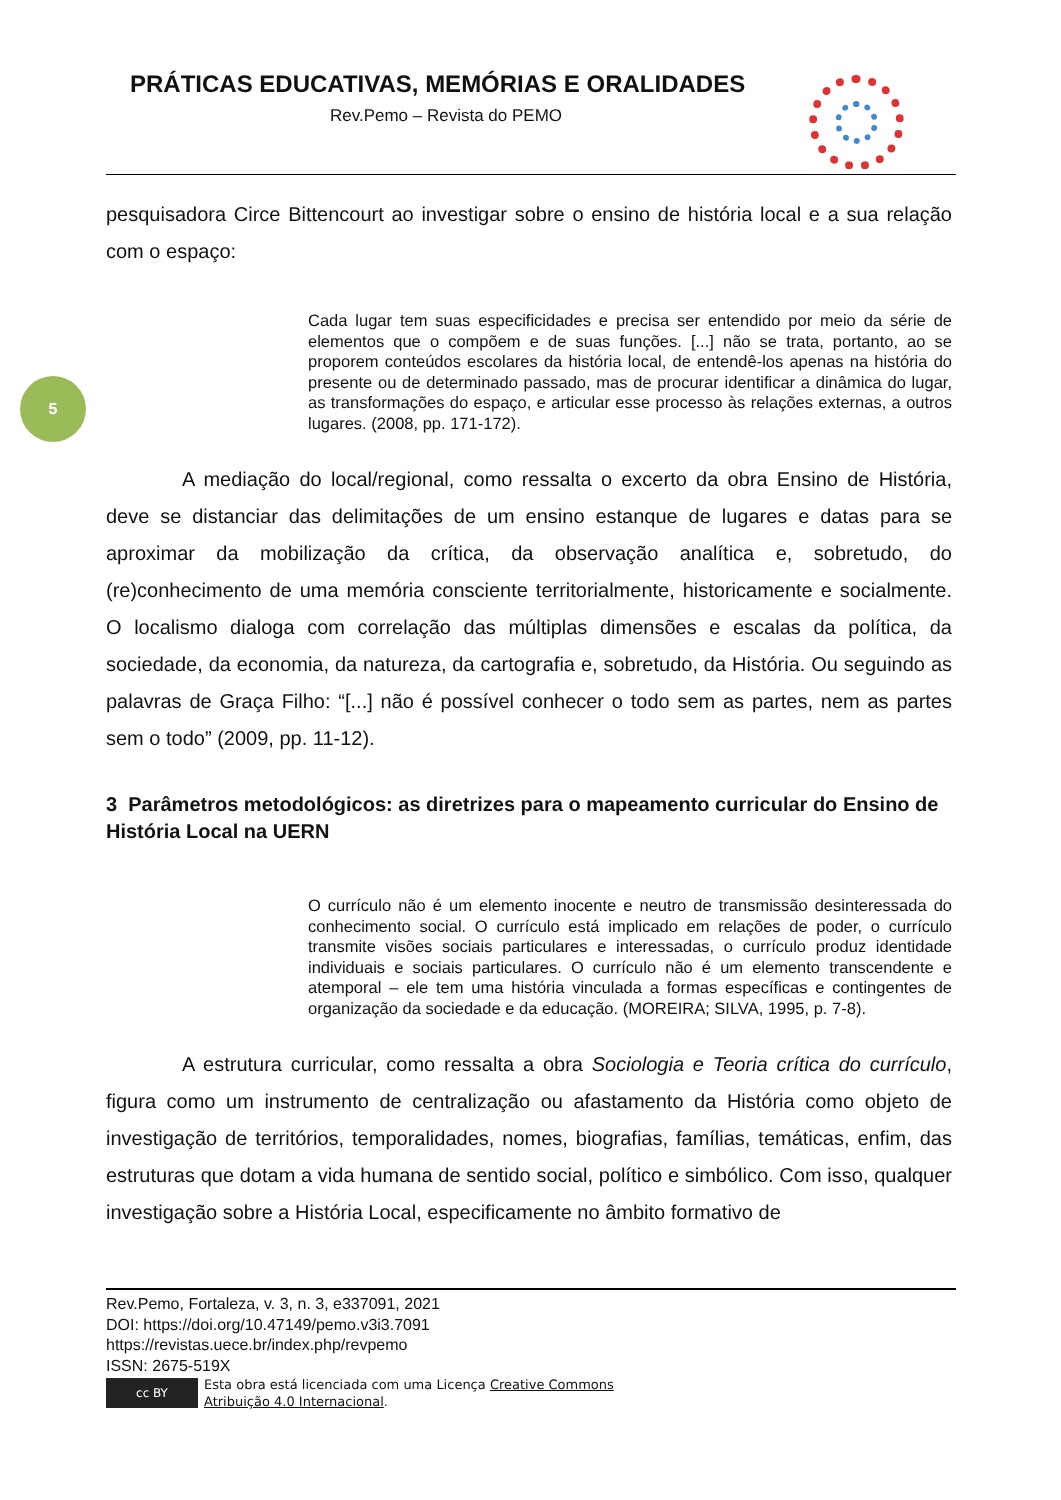PRÁTICAS EDUCATIVAS, MEMÓRIAS E ORALIDADES
Rev.Pemo – Revista do PEMO
5
pesquisadora Circe Bittencourt ao investigar sobre o ensino de história local e a sua relação com o espaço:
Cada lugar tem suas especificidades e precisa ser entendido por meio da série de elementos que o compõem e de suas funções. [...] não se trata, portanto, ao se proporem conteúdos escolares da história local, de entendê-los apenas na história do presente ou de determinado passado, mas de procurar identificar a dinâmica do lugar, as transformações do espaço, e articular esse processo às relações externas, a outros lugares. (2008, pp. 171-172).
A mediação do local/regional, como ressalta o excerto da obra Ensino de História, deve se distanciar das delimitações de um ensino estanque de lugares e datas para se aproximar da mobilização da crítica, da observação analítica e, sobretudo, do (re)conhecimento de uma memória consciente territorialmente, historicamente e socialmente. O localismo dialoga com correlação das múltiplas dimensões e escalas da política, da sociedade, da economia, da natureza, da cartografia e, sobretudo, da História. Ou seguindo as palavras de Graça Filho: “[...] não é possível conhecer o todo sem as partes, nem as partes sem o todo” (2009, pp. 11-12).
3 Parâmetros metodológicos: as diretrizes para o mapeamento curricular do Ensino de História Local na UERN
O currículo não é um elemento inocente e neutro de transmissão desinteressada do conhecimento social. O currículo está implicado em relações de poder, o currículo transmite visões sociais particulares e interessadas, o currículo produz identidade individuais e sociais particulares. O currículo não é um elemento transcendente e atemporal – ele tem uma história vinculada a formas específicas e contingentes de organização da sociedade e da educação. (MOREIRA; SILVA, 1995, p. 7-8).
A estrutura curricular, como ressalta a obra Sociologia e Teoria crítica do currículo, figura como um instrumento de centralização ou afastamento da História como objeto de investigação de territórios, temporalidades, nomes, biografias, famílias, temáticas, enfim, das estruturas que dotam a vida humana de sentido social, político e simbólico. Com isso, qualquer investigação sobre a História Local, especificamente no âmbito formativo de
Rev.Pemo, Fortaleza, v. 3, n. 3, e337091, 2021
DOI: https://doi.org/10.47149/pemo.v3i3.7091
https://revistas.uece.br/index.php/revpemo
ISSN: 2675-519X
cc BY
Esta obra está licenciada com uma Licença Creative Commons
Atribuição 4.0 Internacional.